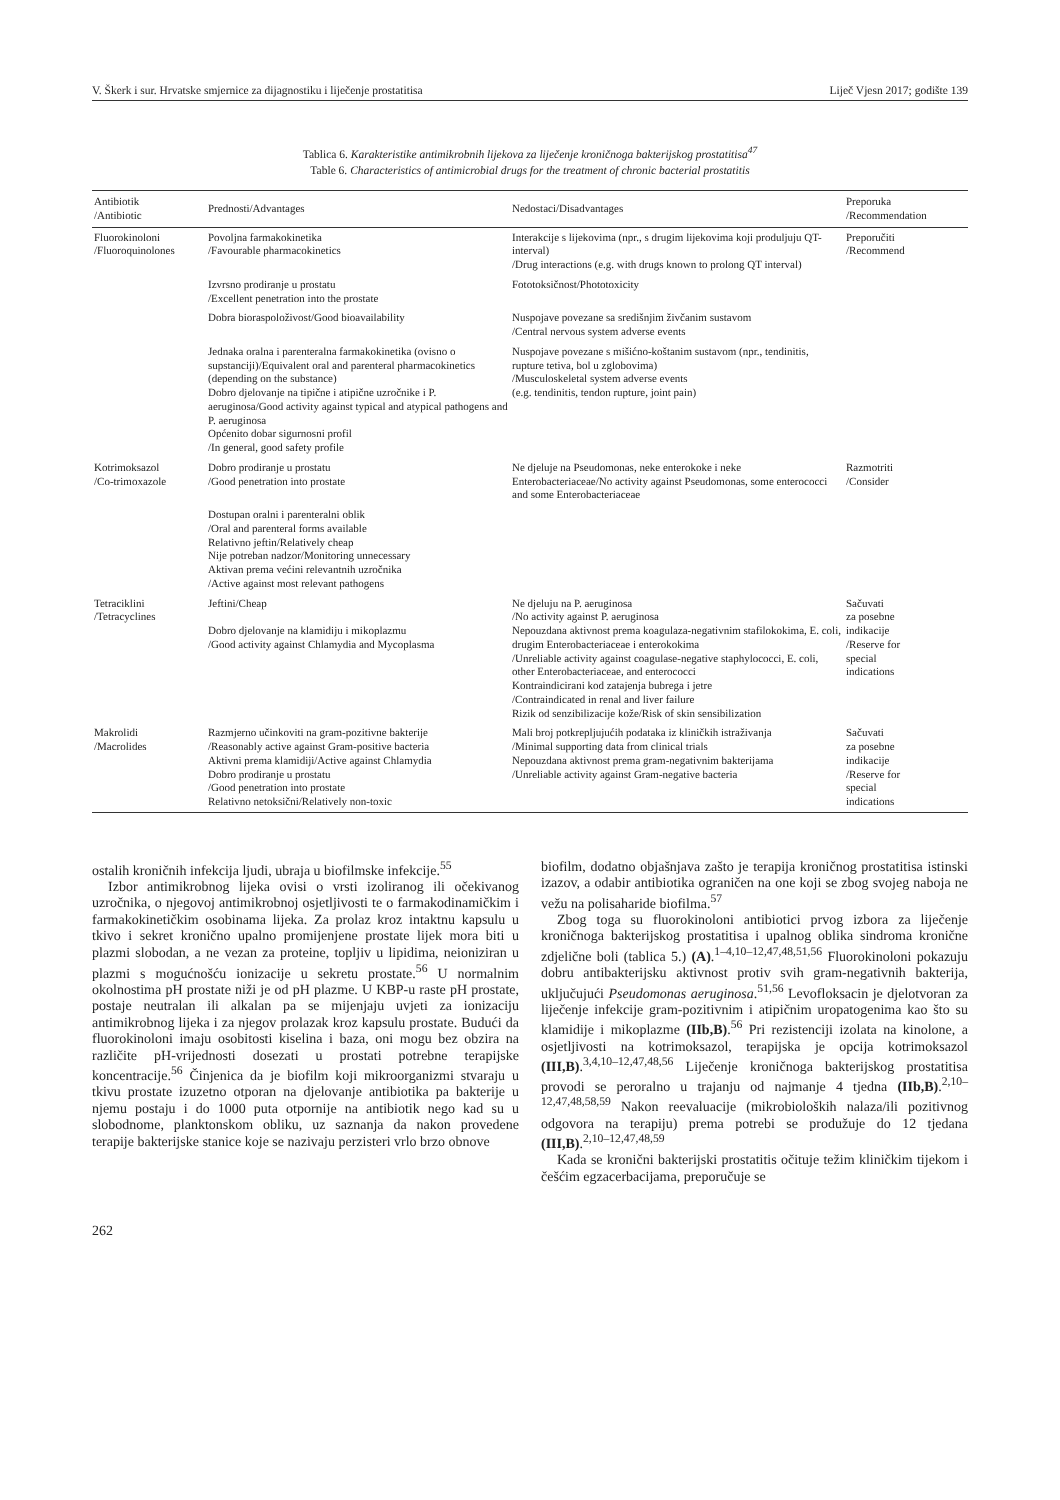V. Škerk i sur. Hrvatske smjernice za dijagnostiku i liječenje prostatitisa Liječ Vjesn 2017; godište 139
Tablica 6. Karakteristike antimikrobnih lijekova za liječenje kroničnoga bakterijskog prostatitisa<sup>47</sup>
Table 6. Characteristics of antimicrobial drugs for the treatment of chronic bacterial prostatitis
| Antibiotik /Antibiotic | Prednosti/Advantages | Nedostaci/Disadvantages | Preporuka /Recommendation |
| --- | --- | --- | --- |
| Fluorokinoloni /Fluoroquinolones | Povoljna farmakokinetika /Favourable pharmacokinetics | Interakcije s lijekovima (npr., s drugim lijekovima koji produljuju QT-interval) /Drug interactions (e.g. with drugs known to prolong QT interval) | Preporučiti /Recommend |
| | Izvrsno prodiranje u prostatu /Excellent penetration into the prostate | Fototoksičnost/Phototoxicity | |
| | Dobra bioraspoloživost/Good bioavailability | Nuspojave povezane sa središnjim živčanim sustavom /Central nervous system adverse events | |
| | Jednaka oralna i parenteralna farmakokinetika (ovisno o supstanciji)/Equivalent oral and parenteral pharmacokinetics (depending on the substance) Dobro djelovanje na tipične i atipične uzročnike i P. aeruginosa/Good activity against typical and atypical pathogens and P. aeruginosa Općenito dobar sigurnosni profil /In general, good safety profile | Nuspojave povezane s mišićno-koštanim sustavom (npr., tendinitis, rupture tetiva, bol u zglobovima) /Musculoskeletal system adverse events (e.g. tendinitis, tendon rupture, joint pain) | |
| Kotrimoksazol /Co-trimoxazole | Dobro prodiranje u prostatu /Good penetration into prostate | Ne djeluje na Pseudomonas, neke enterokoke i neke Enterobacteriaceae/No activity against Pseudomonas, some enterococci and some Enterobacteriaceae | Razmotriti /Consider |
| | Dostupan oralni i parenteralni oblik /Oral and parenteral forms available Relativno jeftin/Relatively cheap Nije potreban nadzor/Monitoring unnecessary Aktivan prema većini relevantnih uzročnika /Active against most relevant pathogens | | |
| Tetraciklini /Tetracyclines | Jeftini/Cheap Dobro djelovanje na klamidiju i mikoplazmu /Good activity against Chlamydia and Mycoplasma | Ne djeluju na P. aeruginosa /No activity against P. aeruginosa Nepouzdana aktivnost prema koagulaza-negativnim stafilokokima, E. coli, drugim Enterobacteriaceae i enterokokima /Unreliable activity against coagulase-negative staphylococci, E. coli, other Enterobacteriaceae, and enterococci Kontraindicirani kod zatajenja bubrega i jetre /Contraindicated in renal and liver failure Rizik od senzibilizacije kože/Risk of skin sensibilization | Sačuvati za posebne indikacije /Reserve for special indications |
| Makrolidi /Macrolides | Razmjerno učinkoviti na gram-pozitivne bakterije /Reasonably active against Gram-positive bacteria Aktivni prema klamidiji/Active against Chlamydia Dobro prodiranje u prostatu /Good penetration into prostate Relativno netoksični/Relatively non-toxic | Mali broj potkrepljujućih podataka iz kliničkih istraživanja /Minimal supporting data from clinical trials Nepouzdana aktivnost prema gram-negativnim bakterijama /Unreliable activity against Gram-negative bacteria | Sačuvati za posebne indikacije /Reserve for special indications |
ostalih kroničnih infekcija ljudi, ubraja u biofilmske infekcije.<sup>55</sup>
Izbor antimikrobnog lijeka ovisi o vrsti izoliranog ili očekivanog uzročnika, o njegovoj antimikrobnoj osjetljivosti te o farmakodinamičkim i farmakokinetičkim osobinama lijeka. Za prolaz kroz intaktnu kapsulu u tkivo i sekret kronično upalno promijenjene prostate lijek mora biti u plazmi slobodan, a ne vezan za proteine, topljiv u lipidima, neioniziran u plazmi s mogućnošću ionizacije u sekretu prostate.<sup>56</sup> U normalnim okolnostima pH prostate niži je od pH plazme. U KBP-u raste pH prostate, postaje neutralan ili alkalan pa se mijenjaju uvjeti za ionizaciju antimikrobnog lijeka i za njegov prolazak kroz kapsulu prostate. Budući da fluorokinoloni imaju osobitosti kiselina i baza, oni mogu bez obzira na različite pH-vrijednosti dosezati u prostati potrebne terapijske koncentracije.<sup>56</sup> Činjenica da je biofilm koji mikroorganizmi stvaraju u tkivu prostate izuzetno otporan na djelovanje antibiotika pa bakterije u njemu postaju i do 1000 puta otpornije na antibiotik nego kad su u slobodnome, planktonskom obliku, uz saznanja da nakon provedene terapije bakterijske stanice koje se nazivaju perzisteri vrlo brzo obnove
biofilm, dodatno objašnjava zašto je terapija kroničnog prostatitisa istinski izazov, a odabir antibiotika ograničen na one koji se zbog svojeg naboja ne vežu na polisaharide biofilma.<sup>57</sup>
Zbog toga su fluorokinoloni antibiotici prvog izbora za liječenje kroničnoga bakterijskog prostatitisa i upalnog oblika sindroma kronične zdjelične boli (tablica 5.) (A).<sup>1–4,10–12,47,48,51,56</sup> Fluorokinoloni pokazuju dobru antibakterijsku aktivnost protiv svih gram-negativnih bakterija, uključujući Pseudomonas aeruginosa.<sup>51,56</sup> Levofloksacin je djelotvoran za liječenje infekcije gram-pozitivnim i atipičnim uropatogenima kao što su klamidije i mikoplazme (IIb,B).<sup>56</sup> Pri rezistenciji izolata na kinolone, a osjetljivosti na kotrimoksazol, terapijska je opcija kotrimoksazol (III,B).<sup>3,4,10–12,47,48,56</sup> Liječenje kroničnoga bakterijskog prostatitisa provodi se peroralno u trajanju od najmanje 4 tjedna (IIb,B).<sup>2,10–12,47,48,58,59</sup> Nakon reevaluacije (mikrobioloških nalaza/ili pozitivnog odgovora na terapiju) prema potrebi se produžuje do 12 tjedana (III,B).<sup>2,10–12,47,48,59</sup>
Kada se kronični bakterijski prostatitis očituje težim kliničkim tijekom i češćim egzacerbacijama, preporučuje se
262